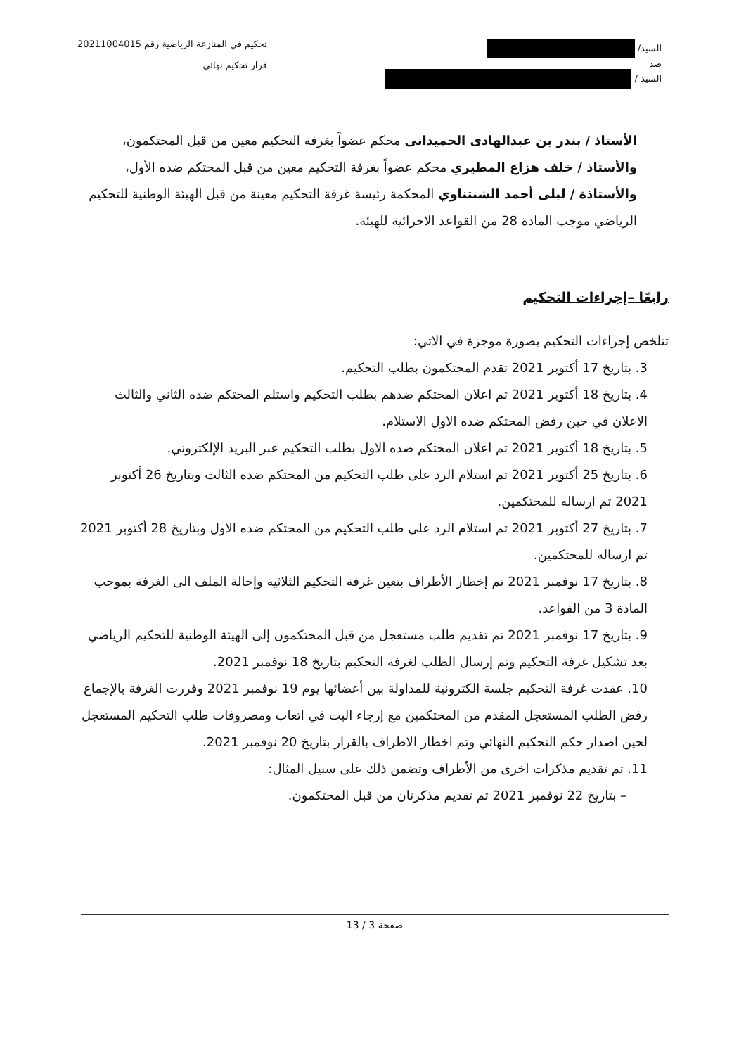السيد/
ضد
السيد /
تحكيم في المنازعة الرياضية رقم 20211004015
قرار تحكيم نهائي
الأستاذ / بندر بن عبدالهادى الحميدانى محكم عضواً بغرفة التحكيم معين من قبل المحتكمون، والأستاذ / خلف هزاع المطيري محكم عضواً بغرفة التحكيم معين من قبل المحتكم ضده الأول، والأستاذة / ليلى أحمد الشنتناوي المحكمة رئيسة غرفة التحكيم معينة من قبل الهيئة الوطنية للتحكيم الرياضي موجب المادة 28 من القواعد الاجرائية للهيئة.
رابعًا –إجراءات التحكيم
تتلخص إجراءات التحكيم بصورة موجزة في الاتي:
3. بتاريخ 17 أكتوبر 2021 تقدم المحتكمون بطلب التحكيم.
4. بتاريخ 18 أكتوبر 2021 تم اعلان المحتكم ضدهم بطلب التحكيم واستلم المحتكم ضده الثاني والثالث الاعلان في حين رفض المحتكم ضده الاول الاستلام.
5. بتاريخ 18 أكتوبر 2021 تم اعلان المحتكم ضده الاول بطلب التحكيم عبر البريد الإلكتروني.
6. بتاريخ 25 أكتوبر 2021 تم استلام الرد على طلب التحكيم من المحتكم ضده الثالث وبتاريخ 26 أكتوبر 2021 تم ارساله للمحتكمين.
7. بتاريخ 27 أكتوبر 2021 تم استلام الرد على طلب التحكيم من المحتكم ضده الاول وبتاريخ 28 أكتوبر 2021 تم ارساله للمحتكمين.
8. بتاريخ 17 نوفمبر 2021 تم إخطار الأطراف بتعين غرفة التحكيم الثلاثية وإحالة الملف الى الغرفة بموجب المادة 3 من القواعد.
9. بتاريخ 17 نوفمبر 2021 تم تقديم طلب مستعجل من قبل المحتكمون إلى الهيئة الوطنية للتحكيم الرياضي بعد تشكيل غرفة التحكيم وتم إرسال الطلب لغرفة التحكيم بتاريخ 18 نوفمبر 2021.
10. عقدت غرفة التحكيم جلسة الكترونية للمداولة بين أعضائها يوم 19 نوفمبر 2021 وقررت الغرفة بالإجماع رفض الطلب المستعجل المقدم من المحتكمين مع إرجاء البت في اتعاب ومصروفات طلب التحكيم المستعجل لحين اصدار حكم التحكيم النهائي وتم اخطار الاطراف بالقرار بتاريخ 20 نوفمبر 2021.
11. تم تقديم مذكرات اخرى من الأطراف وتضمن ذلك على سبيل المثال:
– بتاريخ 22 نوفمبر 2021 تم تقديم مذكرتان من قبل المحتكمون.
صفحة 3 / 13